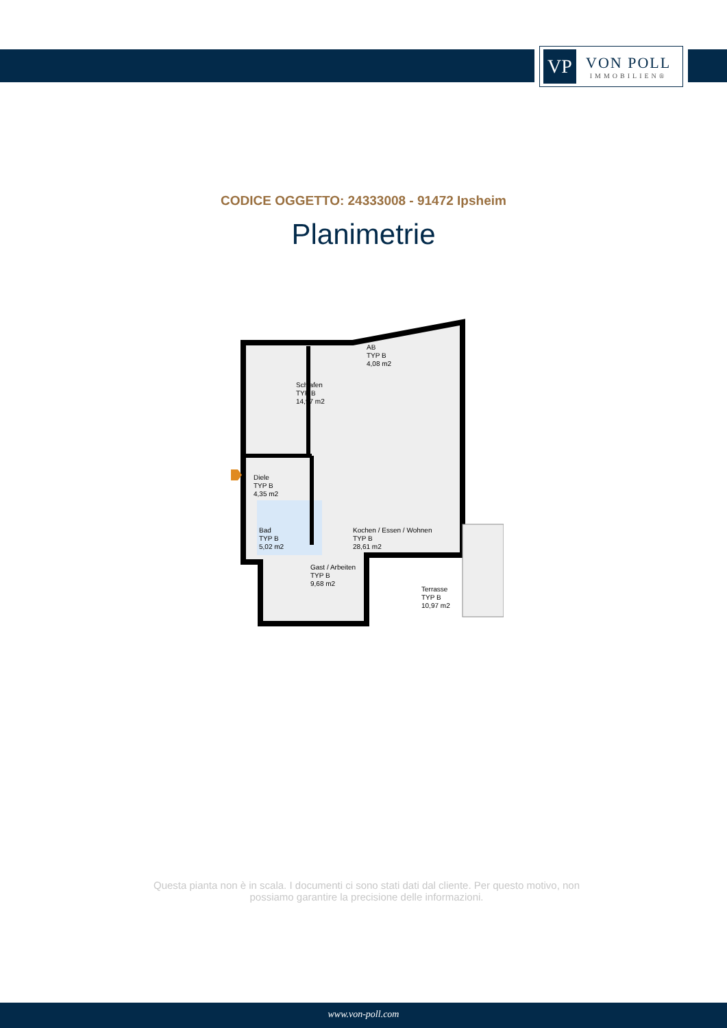VP
VON POLL
IMMOBILIEN®
CODICE OGGETTO: 24333008 - 91472 Ipsheim
Planimetrie
Schlafen
TYP B
14,97 m2
AB
TYP B
4,08 m2
Diele
TYP B
4,35 m2
Bad
TYP B
5,02 m2
Kochen / Essen / Wohnen
TYP B
28,61 m2
Gast / Arbeiten
TYP B
9,68 m2
Terrasse
TYP B
10,97 m2
Questa pianta non è in scala. I documenti ci sono stati dati dal cliente. Per questo motivo, non possiamo garantire la precisione delle informazioni.
www.von-poll.com